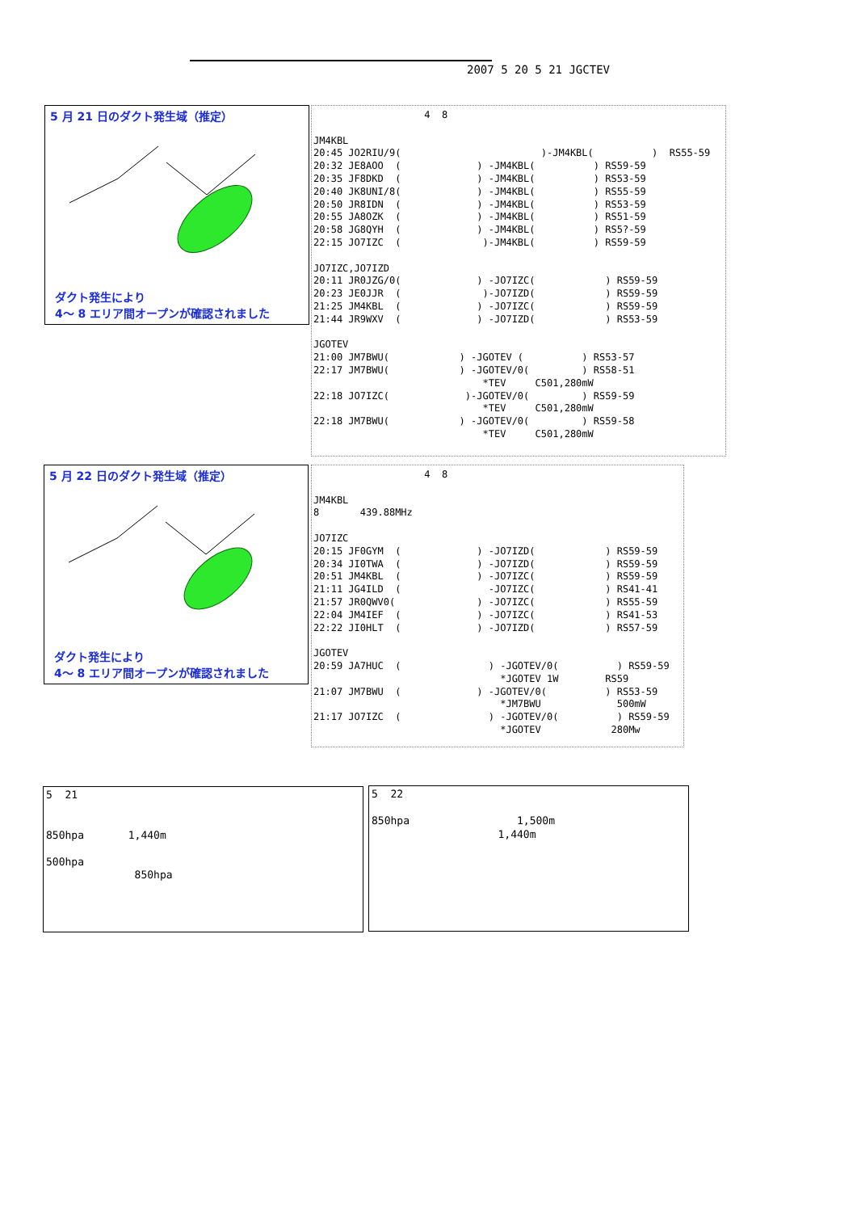2007 5 20 5 21 JGCTEV
5 月 21 日のダクト発生域（推定）
ダクト発生により
4～ 8 エリア間オープンが確認されました
4 8 JM4KBL 20:45 JO2RIU/9( )-JM4KBL( ) RS55-59 20:32 JE8AOO ( ) -JM4KBL( ) RS59-59 20:35 JF8DKD ( ) -JM4KBL( ) RS53-59 20:40 JK8UNI/8( ) -JM4KBL( ) RS55-59 20:50 JR8IDN ( ) -JM4KBL( ) RS53-59 20:55 JA8OZK ( ) -JM4KBL( ) RS51-59 20:58 JG8QYH ( ) -JM4KBL( ) RS5?-59 22:15 JO7IZC ( )-JM4KBL( ) RS59-59 JO7IZC,JO7IZD 20:11 JR0JZG/0( ) -JO7IZC( ) RS59-59 20:23 JE0JJR ( )-JO7IZD( ) RS59-59 21:25 JM4KBL ( ) -JO7IZC( ) RS59-59 21:44 JR9WXV ( ) -JO7IZD( ) RS53-59 JGOTEV 21:00 JM7BWU( ) -JGOTEV ( ) RS53-57 22:17 JM7BWU( ) -JGOTEV/0( ) RS58-51 *TEV C501,280mW 22:18 JO7IZC( )-JGOTEV/0( ) RS59-59 *TEV C501,280mW 22:18 JM7BWU( ) -JGOTEV/0( ) RS59-58 *TEV C501,280mW
5 月 22 日のダクト発生域（推定）
ダクト発生により
4～ 8 エリア間オープンが確認されました
4 8 JM4KBL 8 439.88MHz JO7IZC 20:15 JF0GYM ( ) -JO7IZD( ) RS59-59 20:34 JI0TWA ( ) -JO7IZD( ) RS59-59 20:51 JM4KBL ( ) -JO7IZC( ) RS59-59 21:11 JG4ILD ( -JO7IZC( ) RS41-41 21:57 JR0QWV0( ) -JO7IZC( ) RS55-59 22:04 JM4IEF ( ) -JO7IZC( ) RS41-53 22:22 JI0HLT ( ) -JO7IZD( ) RS57-59 JGOTEV 20:59 JA7HUC ( ) -JGOTEV/0( ) RS59-59 *JGOTEV 1W RS59 21:07 JM7BWU ( ) -JGOTEV/0( ) RS53-59 *JM7BWU 500mW 21:17 JO7IZC ( ) -JGOTEV/0( ) RS59-59 *JGOTEV 280Mw
5 21 850hpa 1,440m 500hpa 850hpa
5 22 850hpa 1,500m 1,440m